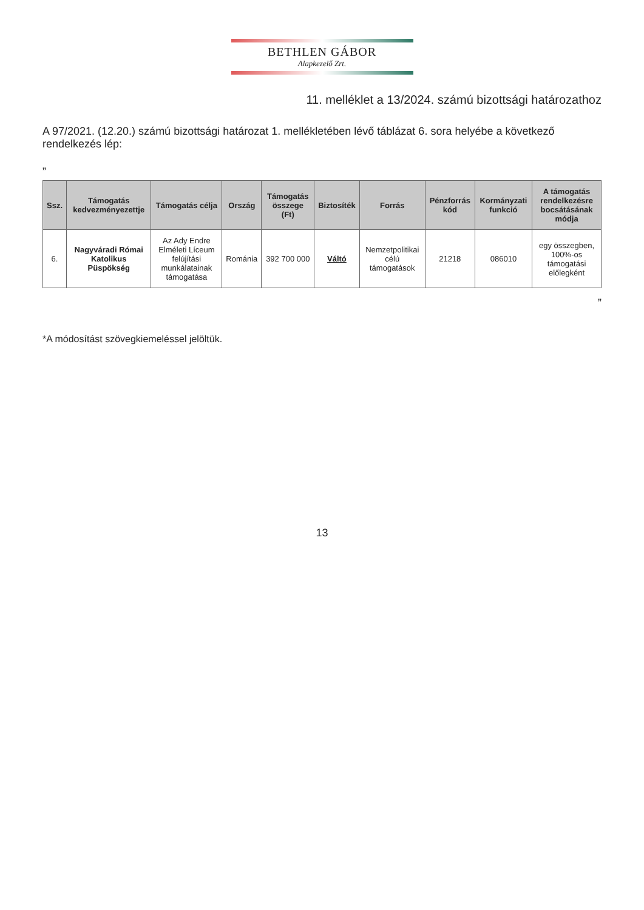BETHLEN GÁBOR
Alapkezelő Zrt.
11. melléklet a 13/2024. számú bizottsági határozathoz
A 97/2021. (12.20.) számú bizottsági határozat 1. mellékletében lévő táblázat 6. sora helyébe a következő rendelkezés lép:
„
| Ssz. | Támogatás kedvezményezettje | Támogatás célja | Ország | Támogatás összege (Ft) | Biztosíték | Forrás | Pénzforrás kód | Kormányzati funkció | A támogatás rendelkezésre bocsátásának módja |
| --- | --- | --- | --- | --- | --- | --- | --- | --- | --- |
| 6. | Nagyváradi Római Katolikus Püspökség | Az Ady Endre Elméleti Líceum felújítási munkálatainak támogatása | Románia | 392 700 000 | Váltó | Nemzetpolitikai célú támogatások | 21218 | 086010 | egy összegben, 100%-os támogatási előlegként |
”
*A módosítást szövegkiemeléssel jelöltük.
13